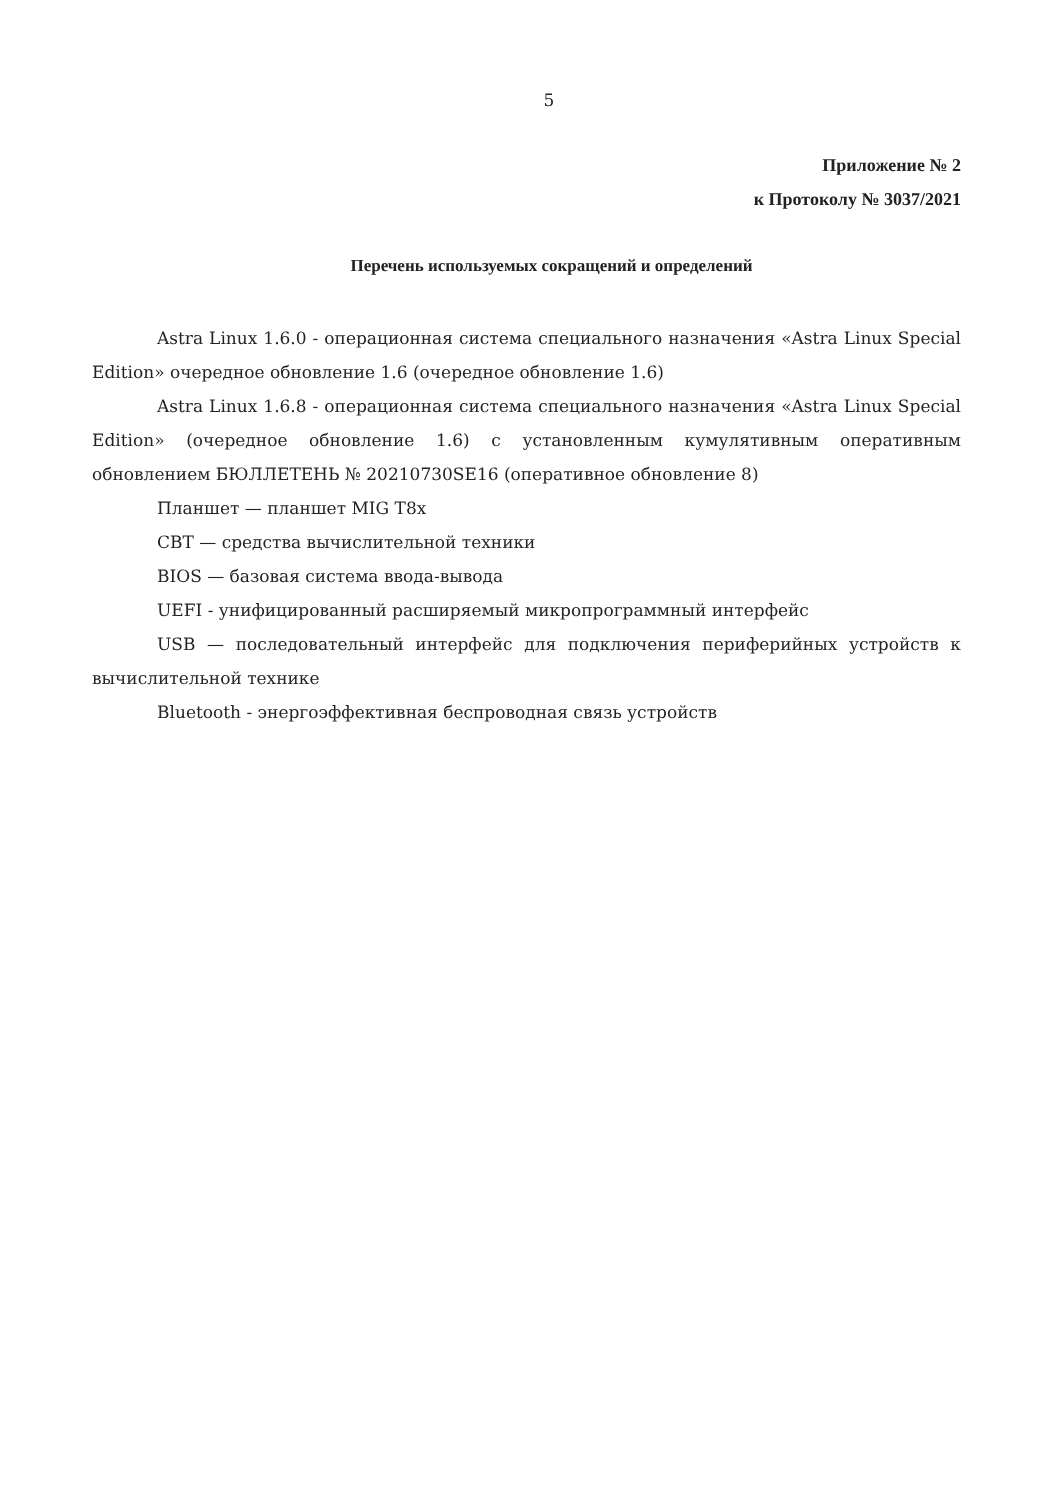5
Приложение № 2
к Протоколу № 3037/2021
Перечень используемых сокращений и определений
Astra Linux 1.6.0 - операционная система специального назначения «Astra Linux Special Edition» очередное обновление 1.6 (очередное обновление 1.6)
Astra Linux 1.6.8 - операционная система специального назначения «Astra Linux Special Edition» (очередное обновление 1.6) с установленным кумулятивным оперативным обновлением БЮЛЛЕТЕНЬ № 20210730SE16 (оперативное обновление 8)
Планшет — планшет MIG T8x
СВТ — средства вычислительной техники
BIOS — базовая система ввода-вывода
UEFI - унифицированный расширяемый микропрограммный интерфейс
USB — последовательный интерфейс для подключения периферийных устройств к вычислительной технике
Bluetooth - энергоэффективная беспроводная связь устройств